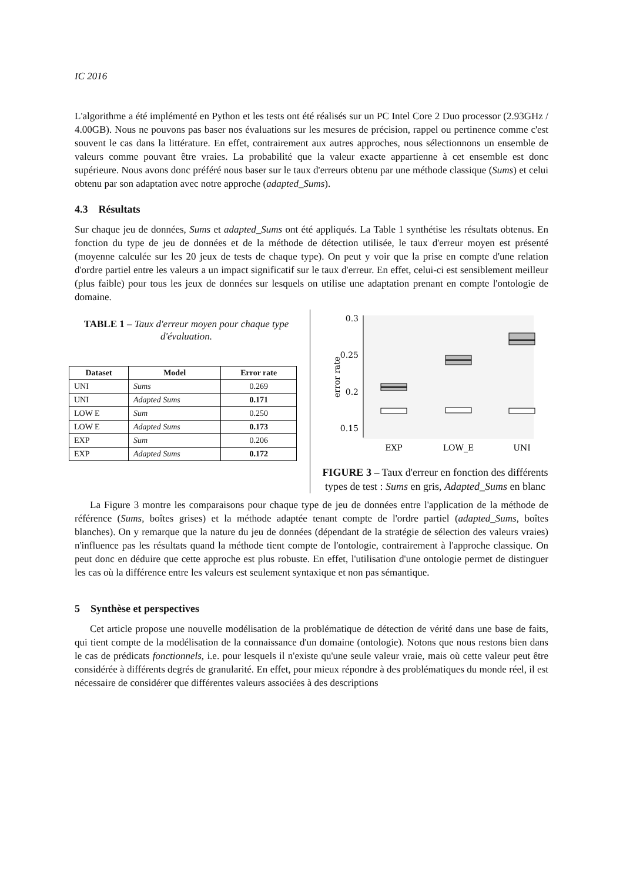IC 2016
L'algorithme a été implémenté en Python et les tests ont été réalisés sur un PC Intel Core 2 Duo processor (2.93GHz / 4.00GB). Nous ne pouvons pas baser nos évaluations sur les mesures de précision, rappel ou pertinence comme c'est souvent le cas dans la littérature. En effet, contrairement aux autres approches, nous sélectionnons un ensemble de valeurs comme pouvant être vraies. La probabilité que la valeur exacte appartienne à cet ensemble est donc supérieure. Nous avons donc préféré nous baser sur le taux d'erreurs obtenu par une méthode classique (Sums) et celui obtenu par son adaptation avec notre approche (adapted_Sums).
4.3 Résultats
Sur chaque jeu de données, Sums et adapted_Sums ont été appliqués. La Table 1 synthétise les résultats obtenus. En fonction du type de jeu de données et de la méthode de détection utilisée, le taux d'erreur moyen est présenté (moyenne calculée sur les 20 jeux de tests de chaque type). On peut y voir que la prise en compte d'une relation d'ordre partiel entre les valeurs a un impact significatif sur le taux d'erreur. En effet, celui-ci est sensiblement meilleur (plus faible) pour tous les jeux de données sur lesquels on utilise une adaptation prenant en compte l'ontologie de domaine.
TABLE 1 – Taux d'erreur moyen pour chaque type d'évaluation.
| Dataset | Model | Error rate |
| --- | --- | --- |
| UNI | Sums | 0.269 |
| UNI | Adapted Sums | 0.171 |
| LOW E | Sum | 0.250 |
| LOW E | Adapted Sums | 0.173 |
| EXP | Sum | 0.206 |
| EXP | Adapted Sums | 0.172 |
0.3
0.25
0.2
0.15
error rate
EXP
LOW_E
UNI
FIGURE 3 – Taux d'erreur en fonction des différents types de test : Sums en gris, Adapted_Sums en blanc
La Figure 3 montre les comparaisons pour chaque type de jeu de données entre l'application de la méthode de référence (Sums, boîtes grises) et la méthode adaptée tenant compte de l'ordre partiel (adapted_Sums, boîtes blanches). On y remarque que la nature du jeu de données (dépendant de la stratégie de sélection des valeurs vraies) n'influence pas les résultats quand la méthode tient compte de l'ontologie, contrairement à l'approche classique. On peut donc en déduire que cette approche est plus robuste. En effet, l'utilisation d'une ontologie permet de distinguer les cas où la différence entre les valeurs est seulement syntaxique et non pas sémantique.
5 Synthèse et perspectives
Cet article propose une nouvelle modélisation de la problématique de détection de vérité dans une base de faits, qui tient compte de la modélisation de la connaissance d'un domaine (ontologie). Notons que nous restons bien dans le cas de prédicats fonctionnels, i.e. pour lesquels il n'existe qu'une seule valeur vraie, mais où cette valeur peut être considérée à différents degrés de granularité. En effet, pour mieux répondre à des problématiques du monde réel, il est nécessaire de considérer que différentes valeurs associées à des descriptions